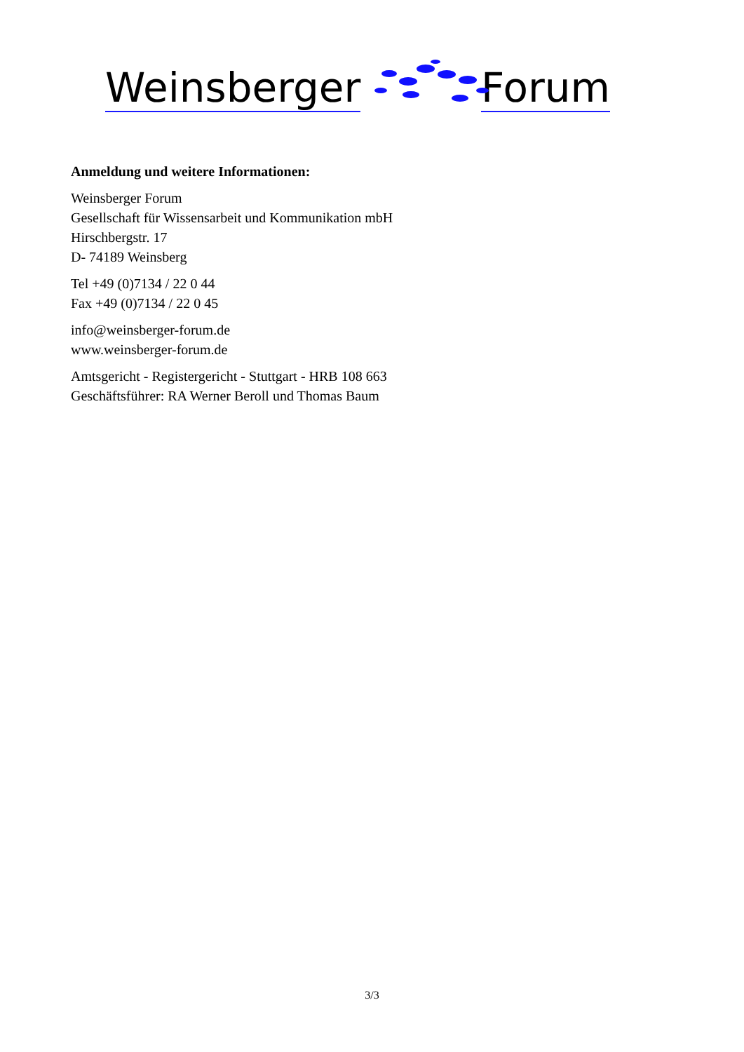Weinsberger
Forum
Anmeldung und weitere Informationen:
Weinsberger Forum
Gesellschaft für Wissensarbeit und Kommunikation mbH
Hirschbergstr. 17
D- 74189 Weinsberg
Tel +49 (0)7134 / 22 0 44
Fax +49 (0)7134 / 22 0 45
info@weinsberger-forum.de
www.weinsberger-forum.de
Amtsgericht - Registergericht - Stuttgart - HRB 108 663
Geschäftsführer: RA Werner Beroll und Thomas Baum
3/3